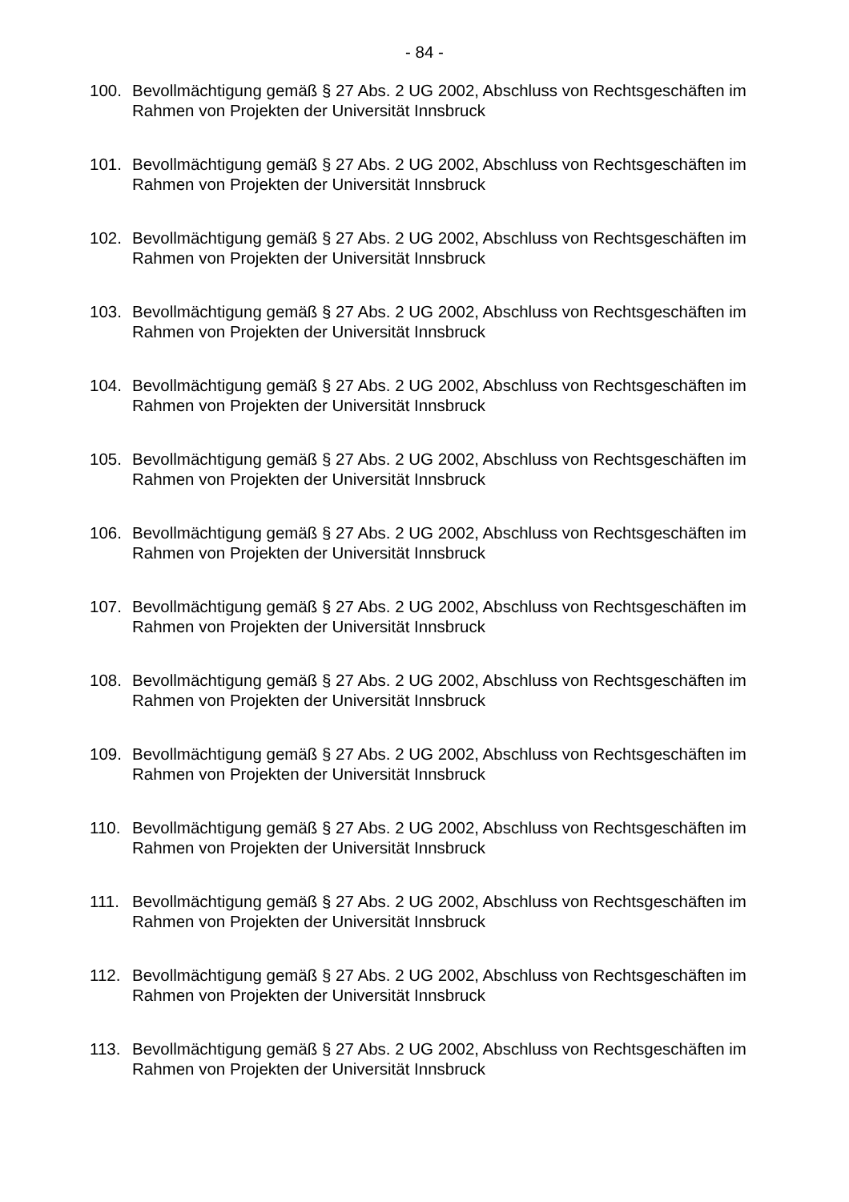- 84 -
100. Bevollmächtigung gemäß § 27 Abs. 2 UG 2002, Abschluss von Rechtsgeschäften im Rahmen von Projekten der Universität Innsbruck
101. Bevollmächtigung gemäß § 27 Abs. 2 UG 2002, Abschluss von Rechtsgeschäften im Rahmen von Projekten der Universität Innsbruck
102. Bevollmächtigung gemäß § 27 Abs. 2 UG 2002, Abschluss von Rechtsgeschäften im Rahmen von Projekten der Universität Innsbruck
103. Bevollmächtigung gemäß § 27 Abs. 2 UG 2002, Abschluss von Rechtsgeschäften im Rahmen von Projekten der Universität Innsbruck
104. Bevollmächtigung gemäß § 27 Abs. 2 UG 2002, Abschluss von Rechtsgeschäften im Rahmen von Projekten der Universität Innsbruck
105. Bevollmächtigung gemäß § 27 Abs. 2 UG 2002, Abschluss von Rechtsgeschäften im Rahmen von Projekten der Universität Innsbruck
106. Bevollmächtigung gemäß § 27 Abs. 2 UG 2002, Abschluss von Rechtsgeschäften im Rahmen von Projekten der Universität Innsbruck
107. Bevollmächtigung gemäß § 27 Abs. 2 UG 2002, Abschluss von Rechtsgeschäften im Rahmen von Projekten der Universität Innsbruck
108. Bevollmächtigung gemäß § 27 Abs. 2 UG 2002, Abschluss von Rechtsgeschäften im Rahmen von Projekten der Universität Innsbruck
109. Bevollmächtigung gemäß § 27 Abs. 2 UG 2002, Abschluss von Rechtsgeschäften im Rahmen von Projekten der Universität Innsbruck
110. Bevollmächtigung gemäß § 27 Abs. 2 UG 2002, Abschluss von Rechtsgeschäften im Rahmen von Projekten der Universität Innsbruck
111. Bevollmächtigung gemäß § 27 Abs. 2 UG 2002, Abschluss von Rechtsgeschäften im Rahmen von Projekten der Universität Innsbruck
112. Bevollmächtigung gemäß § 27 Abs. 2 UG 2002, Abschluss von Rechtsgeschäften im Rahmen von Projekten der Universität Innsbruck
113. Bevollmächtigung gemäß § 27 Abs. 2 UG 2002, Abschluss von Rechtsgeschäften im Rahmen von Projekten der Universität Innsbruck